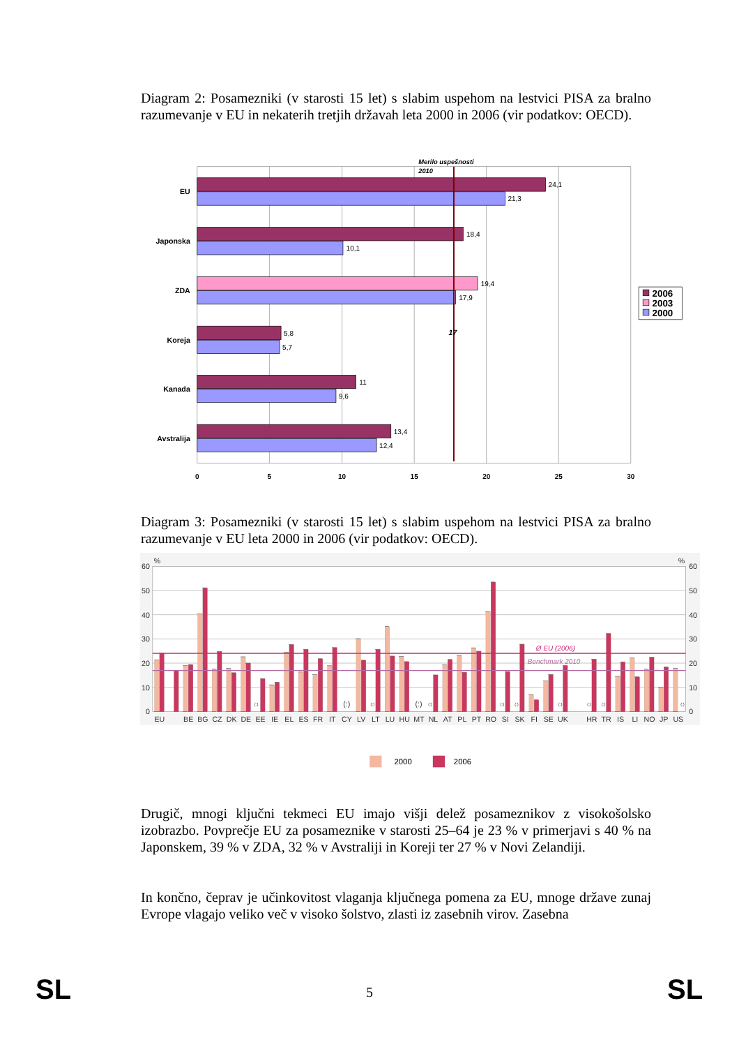Diagram 2: Posamezniki (v starosti 15 let) s slabim uspehom na lestvici PISA za bralno razumevanje v EU in nekaterih tretjih državah leta 2000 in 2006 (vir podatkov: OECD).
24,1
21,3
18,4
10,1
19,4
17,9
5,8
5,7
11
9,6
13,4
12,4
EU
Japonska
ZDA
Koreja
Kanada
Avstralija
0
5
10
15
20
25
30
Merilo uspešnosti
2010
17
2006
2003
2000
Diagram 3: Posamezniki (v starosti 15 let) s slabim uspehom na lestvici PISA za bralno razumevanje v EU leta 2000 in 2006 (vir podatkov: OECD).
Ø EU (2006)
Benchmark 2010
0
10
20
30
40
50
60
0
10
20
30
40
50
60
%
%
(:)
(:)
(:)
(:)
(:)
(:)
(:)
(:)
(:)
(:)
(:)
EU
BE
BG
CZ
DK
DE
EE
IE
EL
ES
FR
IT
CY
LV
LT
LU
HU
MT
NL
AT
PL
PT
RO
SI
SK
FI
SE
UK
HR
TR
IS
LI
NO
JP
US
2000
2006
Drugič, mnogi ključni tekmeci EU imajo višji delež posameznikov z visokošolsko izobrazbo. Povprečje EU za posameznike v starosti 25–64 je 23 % v primerjavi s 40 % na Japonskem, 39 % v ZDA, 32 % v Avstraliji in Koreji ter 27 % v Novi Zelandiji.
In končno, čeprav je učinkovitost vlaganja ključnega pomena za EU, mnoge države zunaj Evrope vlagajo veliko več v visoko šolstvo, zlasti iz zasebnih virov. Zasebna
SL
5 SL